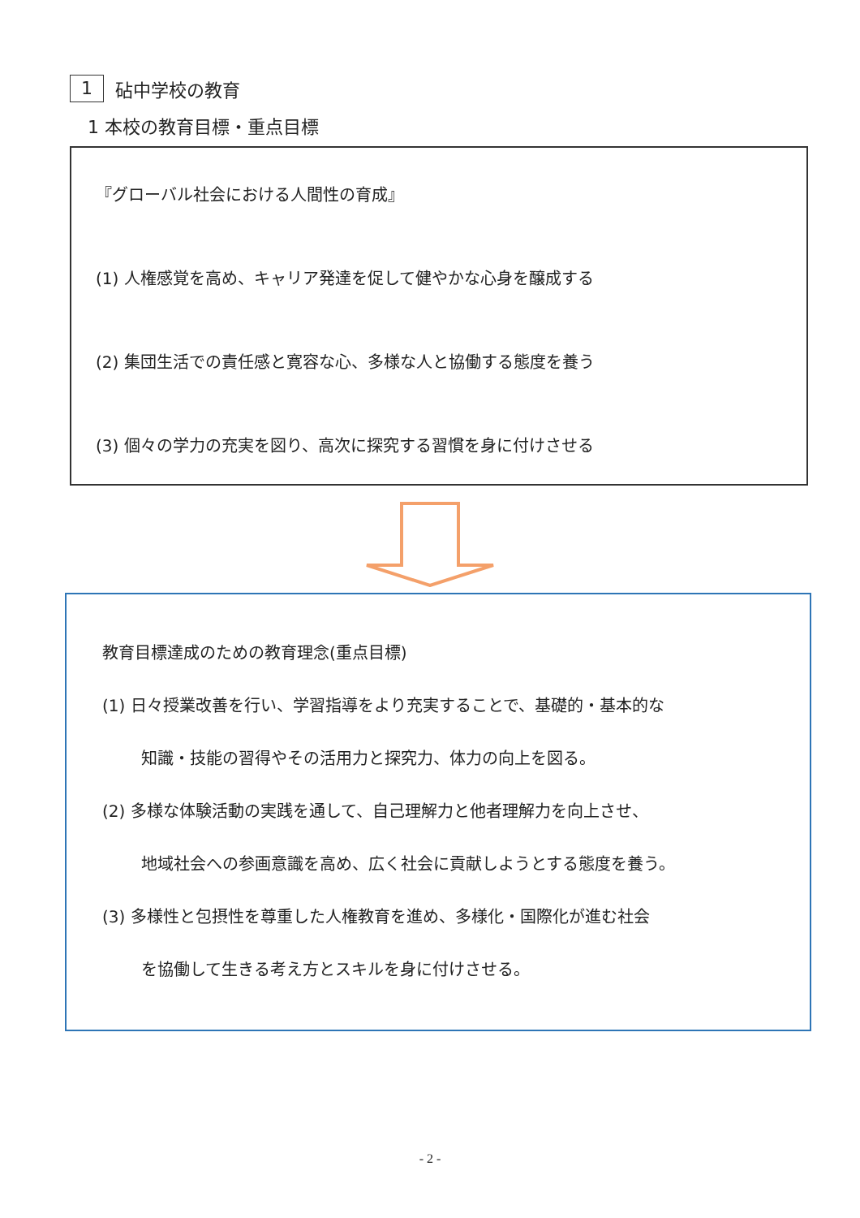1 砧中学校の教育
1 本校の教育目標・重点目標
『グローバル社会における人間性の育成』
(1) 人権感覚を高め、キャリア発達を促して健やかな心身を醸成する
(2) 集団生活での責任感と寛容な心、多様な人と協働する態度を養う
(3) 個々の学力の充実を図り、高次に探究する習慣を身に付けさせる
教育目標達成のための教育理念(重点目標)
(1) 日々授業改善を行い、学習指導をより充実することで、基礎的・基本的な
知識・技能の習得やその活用力と探究力、体力の向上を図る。
(2) 多様な体験活動の実践を通して、自己理解力と他者理解力を向上させ、
地域社会への参画意識を高め、広く社会に貢献しようとする態度を養う。
(3) 多様性と包摂性を尊重した人権教育を進め、多様化・国際化が進む社会
を協働して生きる考え方とスキルを身に付けさせる。
- 2 -